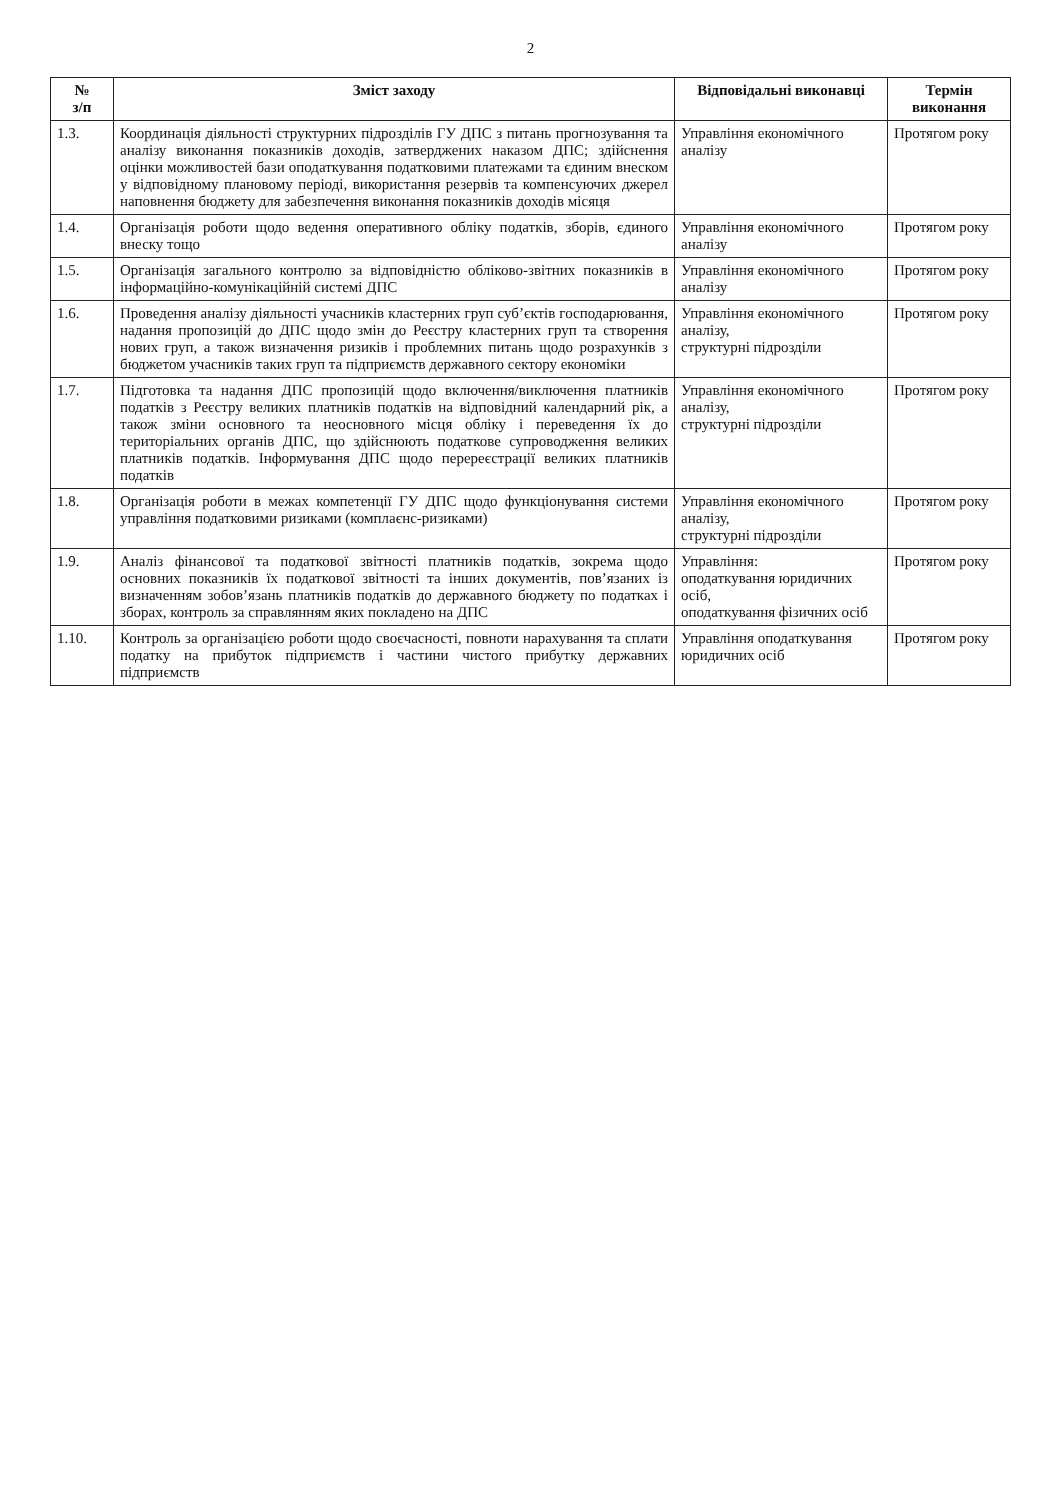2
| № з/п | Зміст заходу | Відповідальні виконавці | Термін виконання |
| --- | --- | --- | --- |
| 1.3. | Координація діяльності структурних підрозділів ГУ ДПС з питань прогнозування та аналізу виконання показників доходів, затверджених наказом ДПС; здійснення оцінки можливостей бази оподаткування податковими платежами та єдиним внеском у відповідному плановому періоді, використання резервів та компенсуючих джерел наповнення бюджету для забезпечення виконання показників доходів місяця | Управління економічного аналізу | Протягом року |
| 1.4. | Організація роботи щодо ведення оперативного обліку податків, зборів, єдиного внеску тощо | Управління економічного аналізу | Протягом року |
| 1.5. | Організація загального контролю за відповідністю обліково-звітних показників в інформаційно-комунікаційній системі ДПС | Управління економічного аналізу | Протягом року |
| 1.6. | Проведення аналізу діяльності учасників кластерних груп суб’єктів господарювання, надання пропозицій до ДПС щодо змін до Реєстру кластерних груп та створення нових груп, а також визначення ризиків і проблемних питань щодо розрахунків з бюджетом учасників таких груп та підприємств державного сектору економіки | Управління економічного аналізу, структурні підрозділи | Протягом року |
| 1.7. | Підготовка та надання ДПС пропозицій щодо включення/виключення платників податків з Реєстру великих платників податків на відповідний календарний рік, а також зміни основного та неосновного місця обліку і переведення їх до територіальних органів ДПС, що здійснюють податкове супроводження великих платників податків. Інформування ДПС щодо перереєстрації великих платників податків | Управління економічного аналізу, структурні підрозділи | Протягом року |
| 1.8. | Організація роботи в межах компетенції ГУ ДПС щодо функціонування системи управління податковими ризиками (комплаєнс-ризиками) | Управління економічного аналізу, структурні підрозділи | Протягом року |
| 1.9. | Аналіз фінансової та податкової звітності платників податків, зокрема щодо основних показників їх податкової звітності та інших документів, пов’язаних із визначенням зобов’язань платників податків до державного бюджету по податках і зборах, контроль за справлянням яких покладено на ДПС | Управління: оподаткування юридичних осіб, оподаткування фізичних осіб | Протягом року |
| 1.10. | Контроль за організацією роботи щодо своєчасності, повноти нарахування та сплати податку на прибуток підприємств і частини чистого прибутку державних підприємств | Управління оподаткування юридичних осіб | Протягом року |